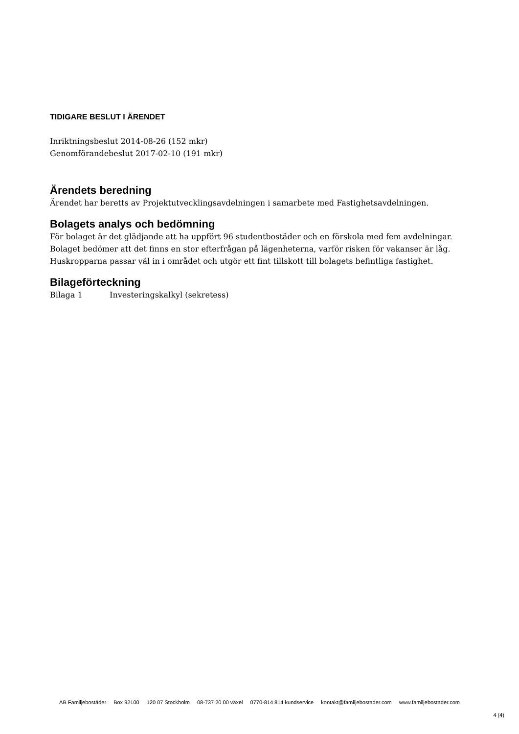TIDIGARE BESLUT I ÄRENDET
Inriktningsbeslut 2014-08-26 (152 mkr)
Genomförandebeslut 2017-02-10 (191 mkr)
Ärendets beredning
Ärendet har beretts av Projektutvecklingsavdelningen i samarbete med Fastighetsavdelningen.
Bolagets analys och bedömning
För bolaget är det glädjande att ha uppfört 96 studentbostäder och en förskola med fem avdelningar. Bolaget bedömer att det finns en stor efterfrågan på lägenheterna, varför risken för vakanser är låg. Huskropparna passar väl in i området och utgör ett fint tillskott till bolagets befintliga fastighet.
Bilageförteckning
Bilaga 1 Investeringskalkyl (sekretess)
AB Familjebostäder Box 92100 120 07 Stockholm 08-737 20 00 växel 0770-814 814 kundservice kontakt@familjebostader.com www.familjebostader.com
4 (4)